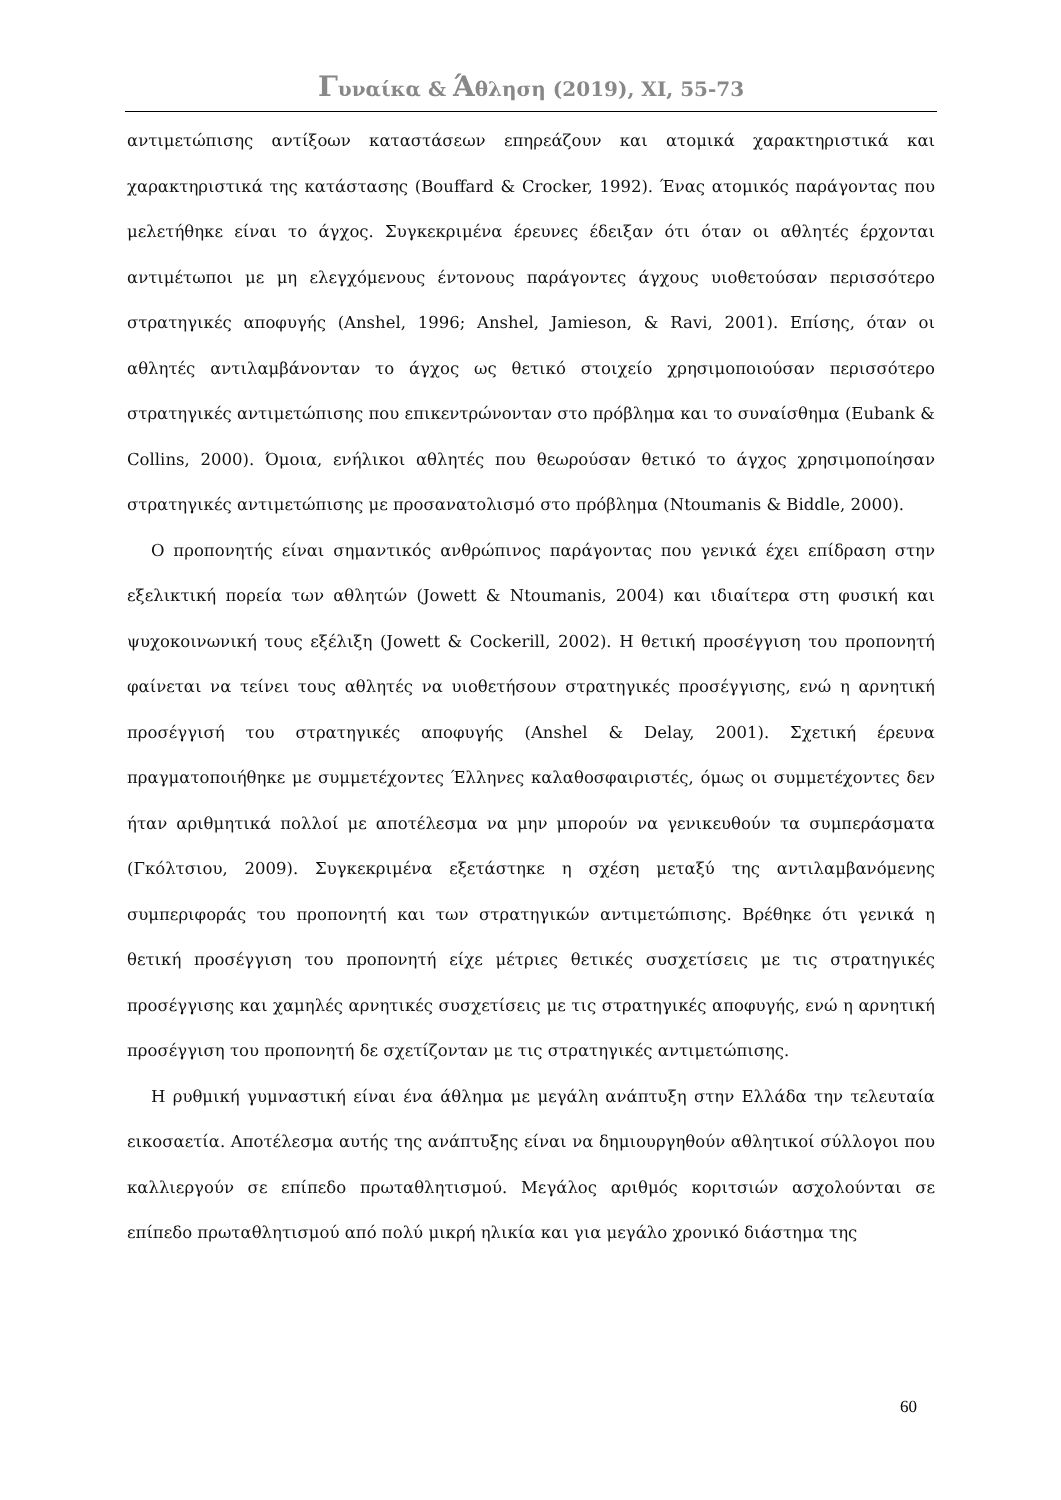Γυναίκα & Άθληση (2019), XI, 55-73
αντιμετώπισης αντίξοων καταστάσεων επηρεάζουν και ατομικά χαρακτηριστικά και χαρακτηριστικά της κατάστασης (Bouffard & Crocker, 1992). Ένας ατομικός παράγοντας που μελετήθηκε είναι το άγχος. Συγκεκριμένα έρευνες έδειξαν ότι όταν οι αθλητές έρχονται αντιμέτωποι με μη ελεγχόμενους έντονους παράγοντες άγχους υιοθετούσαν περισσότερο στρατηγικές αποφυγής (Anshel, 1996; Anshel, Jamieson, & Ravi, 2001). Επίσης, όταν οι αθλητές αντιλαμβάνονταν το άγχος ως θετικό στοιχείο χρησιμοποιούσαν περισσότερο στρατηγικές αντιμετώπισης που επικεντρώνονταν στο πρόβλημα και το συναίσθημα (Eubank & Collins, 2000). Όμοια, ενήλικοι αθλητές που θεωρούσαν θετικό το άγχος χρησιμοποίησαν στρατηγικές αντιμετώπισης με προσανατολισμό στο πρόβλημα (Ntoumanis & Biddle, 2000).
Ο προπονητής είναι σημαντικός ανθρώπινος παράγοντας που γενικά έχει επίδραση στην εξελικτική πορεία των αθλητών (Jowett & Ntoumanis, 2004) και ιδιαίτερα στη φυσική και ψυχοκοινωνική τους εξέλιξη (Jowett & Cockerill, 2002). Η θετική προσέγγιση του προπονητή φαίνεται να τείνει τους αθλητές να υιοθετήσουν στρατηγικές προσέγγισης, ενώ η αρνητική προσέγγισή του στρατηγικές αποφυγής (Anshel & Delay, 2001). Σχετική έρευνα πραγματοποιήθηκε με συμμετέχοντες Έλληνες καλαθοσφαιριστές, όμως οι συμμετέχοντες δεν ήταν αριθμητικά πολλοί με αποτέλεσμα να μην μπορούν να γενικευθούν τα συμπεράσματα (Γκόλτσιου, 2009). Συγκεκριμένα εξετάστηκε η σχέση μεταξύ της αντιλαμβανόμενης συμπεριφοράς του προπονητή και των στρατηγικών αντιμετώπισης. Βρέθηκε ότι γενικά η θετική προσέγγιση του προπονητή είχε μέτριες θετικές συσχετίσεις με τις στρατηγικές προσέγγισης και χαμηλές αρνητικές συσχετίσεις με τις στρατηγικές αποφυγής, ενώ η αρνητική προσέγγιση του προπονητή δε σχετίζονταν με τις στρατηγικές αντιμετώπισης.
Η ρυθμική γυμναστική είναι ένα άθλημα με μεγάλη ανάπτυξη στην Ελλάδα την τελευταία εικοσαετία. Αποτέλεσμα αυτής της ανάπτυξης είναι να δημιουργηθούν αθλητικοί σύλλογοι που καλλιεργούν σε επίπεδο πρωταθλητισμού. Μεγάλος αριθμός κοριτσιών ασχολούνται σε επίπεδο πρωταθλητισμού από πολύ μικρή ηλικία και για μεγάλο χρονικό διάστημα της
60